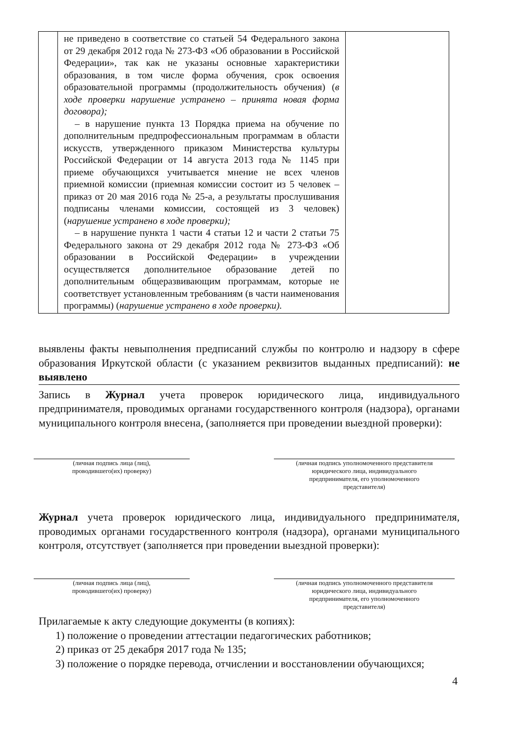| | не приведено в соответствие со статьей 54 Федерального закона от 29 декабря 2012 года № 273-ФЗ «Об образовании в Российской Федерации», так как не указаны основные характеристики образования, в том числе форма обучения, срок освоения образовательной программы (продолжительность обучения) ( в ходе проверки нарушение устранено – принята новая форма договора); – в нарушение пункта 13 Порядка приема на обучение по дополнительным предпрофессиональным программам в области искусств, утвержденного приказом Министерства культуры Российской Федерации от 14 августа 2013 года № 1145 при приеме обучающихся учитывается мнение не всех членов приемной комиссии (приемная комиссии состоит из 5 человек – приказ от 20 мая 2016 года № 25-а, а результаты прослушивания подписаны членами комиссии, состоящей из 3 человек) ( нарушение устранено в ходе проверки); – в нарушение пункта 1 части 4 статьи 12 и части 2 статьи 75 Федерального закона от 29 декабря 2012 года № 273-ФЗ «Об образовании в Российской Федерации» в учреждении осуществляется дополнительное образование детей по дополнительным общеразвивающим программам, которые не соответствует установленным требованиям (в части наименования программы) ( нарушение устранено в ходе проверки). | |
выявлены факты невыполнения предписаний службы по контролю и надзору в сфере образования Иркутской области (с указанием реквизитов выданных предписаний): не выявлено
Запись в Журнал учета проверок юридического лица, индивидуального предпринимателя, проводимых органами государственного контроля (надзора), органами муниципального контроля внесена, (заполняется при проведении выездной проверки):
(личная подпись лица (лиц),
проводившего(их) проверку)
(личная подпись уполномоченного представителя
юридического лица, индивидуального
предпринимателя, его уполномоченного
представителя)
Журнал учета проверок юридического лица, индивидуального предпринимателя, проводимых органами государственного контроля (надзора), органами муниципального контроля, отсутствует (заполняется при проведении выездной проверки):
(личная подпись лица (лиц),
проводившего(их) проверку)
(личная подпись уполномоченного представителя
юридического лица, индивидуального
предпринимателя, его уполномоченного
представителя)
Прилагаемые к акту следующие документы (в копиях):
1) положение о проведении аттестации педагогических работников;
2) приказ от 25 декабря 2017 года № 135;
3) положение о порядке перевода, отчислении и восстановлении обучающихся;
4